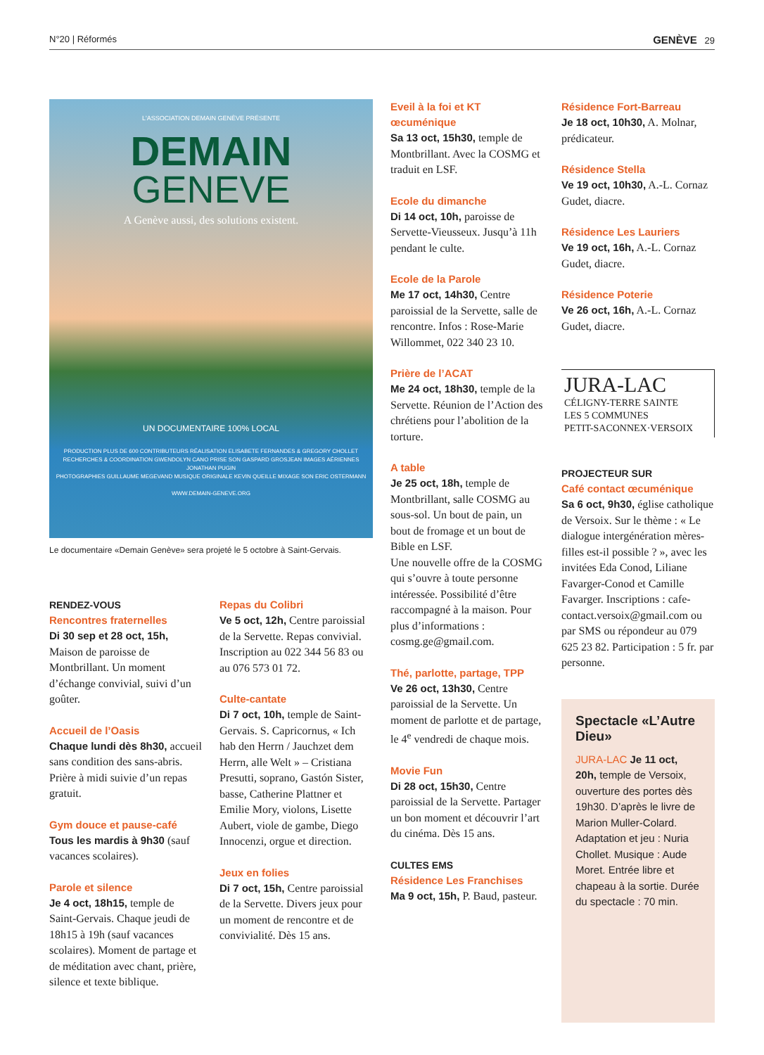N°20 | Réformés GENÈVE 29
L'ASSOCIATION DEMAIN GENÈVE PRÉSENTE
DEMAIN
GENEVE
A Genève aussi, des solutions existent.
UN DOCUMENTAIRE 100% LOCAL
PRODUCTION PLUS DE 600 CONTRIBUTEURS RÉALISATION ELISABETE FERNANDES & GREGORY CHOLLET
RECHERCHES & COORDINATION GWENDOLYN CANO PRISE SON GASPARD GROSJEAN IMAGES AÉRIENNES JONATHAN PUGIN
PHOTOGRAPHIES GUILLAUME MEGEVAND MUSIQUE ORIGINALE KEVIN QUEILLE MIXAGE SON ERIC OSTERMANN
WWW.DEMAIN-GENEVE.ORG
Le documentaire «Demain Genève» sera projeté le 5 octobre à Saint-Gervais.
RENDEZ-VOUS
Rencontres fraternelles
Di 30 sep et 28 oct, 15h, Maison de paroisse de Montbrillant. Un moment d’échange convivial, suivi d’un goûter.
Accueil de l’Oasis
Chaque lundi dès 8h30, accueil sans condition des sans-abris. Prière à midi suivie d’un repas gratuit.
Gym douce et pause-café
Tous les mardis à 9h30 (sauf vacances scolaires).
Parole et silence
Je 4 oct, 18h15, temple de Saint-Gervais. Chaque jeudi de 18h15 à 19h (sauf vacances scolaires). Moment de partage et de méditation avec chant, prière, silence et texte biblique.
Repas du Colibri
Ve 5 oct, 12h, Centre paroissial de la Servette. Repas convivial. Inscription au 022 344 56 83 ou au 076 573 01 72.
Culte-cantate
Di 7 oct, 10h, temple de Saint-Gervais. S. Capricornus, « Ich hab den Herrn / Jauchzet dem Herrn, alle Welt » – Cristiana Presutti, soprano, Gastón Sister, basse, Catherine Plattner et Emilie Mory, violons, Lisette Aubert, viole de gambe, Diego Innocenzi, orgue et direction.
Jeux en folies
Di 7 oct, 15h, Centre paroissial de la Servette. Divers jeux pour un moment de rencontre et de convivialité. Dès 15 ans.
Eveil à la foi et KT œcuménique
Sa 13 oct, 15h30, temple de Montbrillant. Avec la COSMG et traduit en LSF.
Ecole du dimanche
Di 14 oct, 10h, paroisse de Servette-Vieusseux. Jusqu’à 11h pendant le culte.
Ecole de la Parole
Me 17 oct, 14h30, Centre paroissial de la Servette, salle de rencontre. Infos : Rose-Marie Willommet, 022 340 23 10.
Prière de l’ACAT
Me 24 oct, 18h30, temple de la Servette. Réunion de l’Action des chrétiens pour l’abolition de la torture.
A table
Je 25 oct, 18h, temple de Montbrillant, salle COSMG au sous-sol. Un bout de pain, un bout de fromage et un bout de Bible en LSF.
Une nouvelle offre de la COSMG qui s’ouvre à toute personne intéressée. Possibilité d’être raccompagné à la maison. Pour plus d’informations : cosmg.ge@gmail.com.
Thé, parlotte, partage, TPP
Ve 26 oct, 13h30, Centre paroissial de la Servette. Un moment de parlotte et de partage, le 4<sup>e</sup> vendredi de chaque mois.
Movie Fun
Di 28 oct, 15h30, Centre paroissial de la Servette. Partager un bon moment et découvrir l’art du cinéma. Dès 15 ans.
CULTES EMS
Résidence Les Franchises
Ma 9 oct, 15h, P. Baud, pasteur.
Résidence Fort-Barreau
Je 18 oct, 10h30, A. Molnar, prédicateur.
Résidence Stella
Ve 19 oct, 10h30, A.-L. Cornaz Gudet, diacre.
Résidence Les Lauriers
Ve 19 oct, 16h, A.-L. Cornaz Gudet, diacre.
Résidence Poterie
Ve 26 oct, 16h, A.-L. Cornaz Gudet, diacre.
JURA-LAC
CÉLIGNY-TERRE SAINTE
LES 5 COMMUNES
PETIT-SACONNEX·VERSOIX
PROJECTEUR SUR
Café contact œcuménique
Sa 6 oct, 9h30, église catholique de Versoix. Sur le thème : « Le dialogue intergénération mères-filles est-il possible ? », avec les invitées Eda Conod, Liliane Favarger-Conod et Camille Favarger. Inscriptions : cafe-contact.versoix@gmail.com ou par SMS ou répondeur au 079 625 23 82. Participation : 5 fr. par personne.
Spectacle «L’Autre Dieu»
JURA-LAC Je 11 oct, 20h, temple de Versoix, ouverture des portes dès 19h30. D’après le livre de Marion Muller-Colard. Adaptation et jeu : Nuria Chollet. Musique : Aude Moret. Entrée libre et chapeau à la sortie. Durée du spectacle : 70 min.